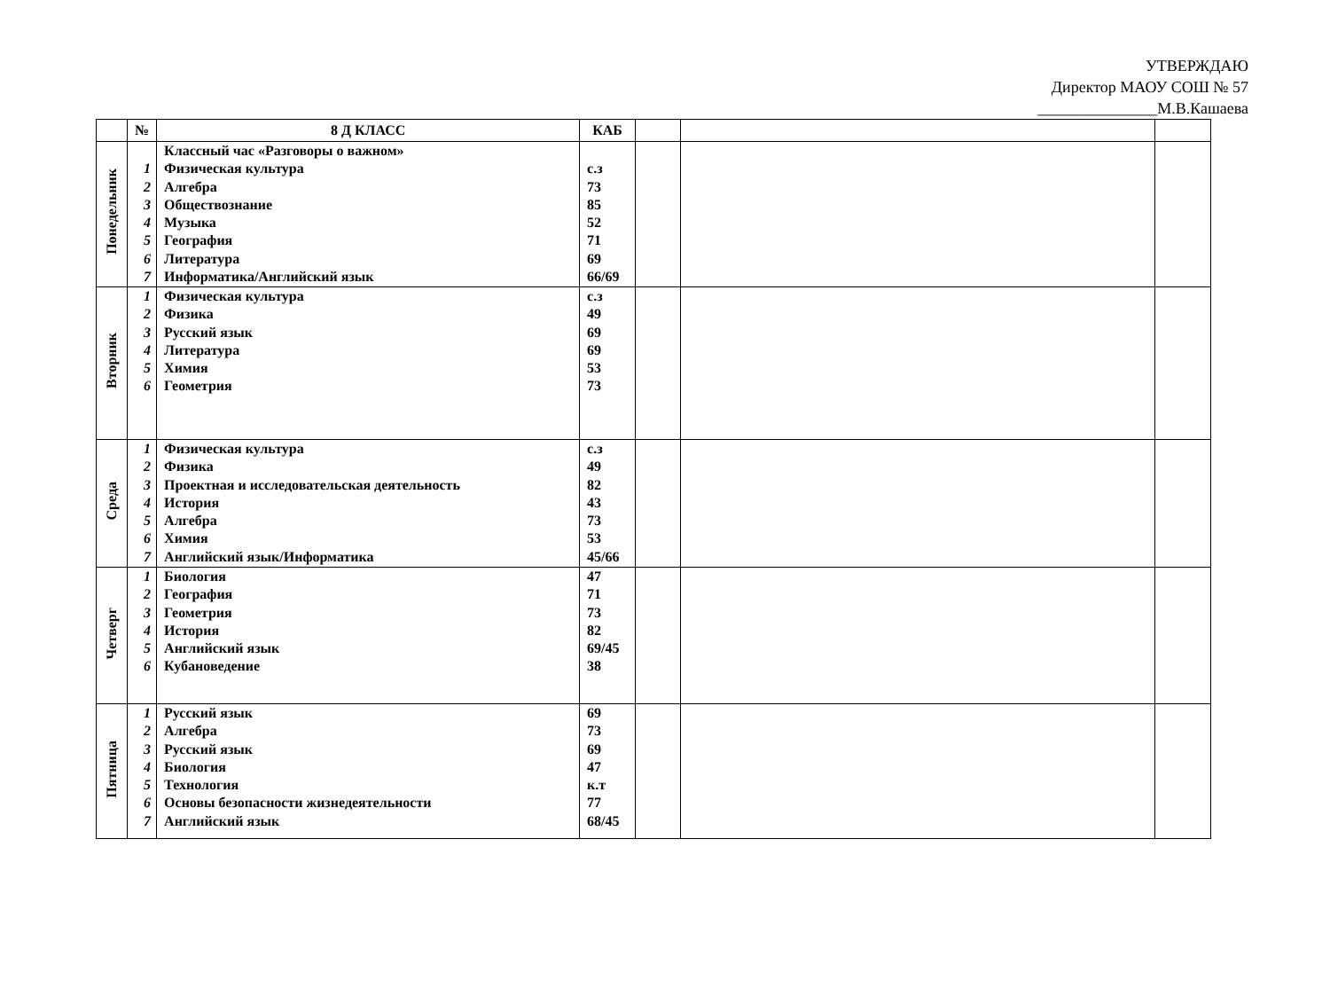УТВЕРЖДАЮ
Директор МАОУ СОШ № 57
_______________М.В.Кашаева
| | № | 8 Д КЛАСС | КАБ | | | |
| --- | --- | --- | --- | --- | --- | --- |
| Понедельник | 1 2 3 4 5 6 7 | Классный час «Разговоры о важном» Физическая культура Алгебра Обществознание Музыка География Литература Информатика/Английский язык | с.з 73 85 52 71 69 66/69 | | | |
| Вторник | 1 2 3 4 5 6 | Физическая культура Физика Русский язык Литература Химия Геометрия | с.з 49 69 69 53 73 | | | |
| Среда | 1 2 3 4 5 6 7 | Физическая культура Физика Проектная и исследовательская деятельность История Алгебра Химия Английский язык/Информатика | с.з 49 82 43 73 53 45/66 | | | |
| Четверг | 1 2 3 4 5 6 | Биология География Геометрия История Английский язык Кубановедение | 47 71 73 82 69/45 38 | | | |
| Пятница | 1 2 3 4 5 6 7 | Русский язык Алгебра Русский язык Биология Технология Основы безопасности жизнедеятельности Английский язык | 69 73 69 47 к.т 77 68/45 | | | |